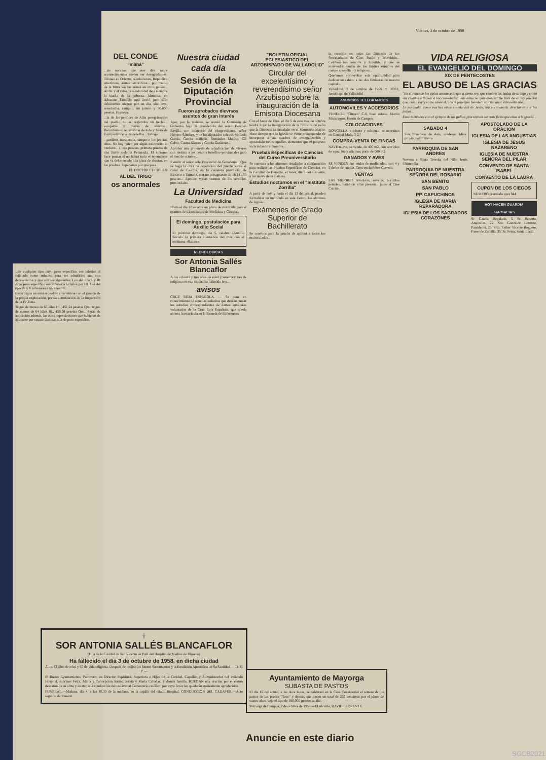Viernes, 3 de octubre de 1958
DEL CONDE
"maná"
...las noticias que nos dan sobre acontecimientos suelen ser desagradables. Tifones en Oriente, revoluciones, República americana, armas terroríficas... por medio de la filtración las armas en otros países... Al fin y al cabo, la solidaridad deja siempre la huella de la pobreza. Almansa, en Albacete. También aquí llovió, pero sólo debiéramos alegrar por un día, sino uva, remolacha, campo... un jamón y 50.000 pesetas, Esgueva.
...la de las perdices de Alba peregrinación del pueblo no se registraba un hecho... escopetas y plazas de abastos... Recordemos: se cansaron de todo y fuera de la importancia a las cebollas... trabajo.
...perdices inesperada, tampoco los precios altos. No hay quien por algún estironcito la verdura... a tres pesetas, primera prueba de una lluvia toda la Península. El sintoma hace pensar si no habrá todo el tejemaneje que va del mercado a la plaza de abastos, en las pruebas. Esperemos por qué pasa.
EL DOCTOR CUCHILLO
AL DEL TRIGO
os anormales
Nuestra ciudad cada día
Sesión de la Diputación Provincial
Fueron aprobados dievrsos asuntos de gran interés
Ayer, por la mañana, se reunió la Comisión de Gobierno bajo la presidencia del señor Berzosa Revilla, con asistencia del vicepresidente, señor Herrero Sánchez, y de los diputados señores Molleda García, García Mellado, Fernández Madrid, Gil Calvo, Castro Alonso y García Gutiérrez...
Aprobar una propuesta de adjudicación de víveres con destino a los centros benéfico-provinciales para el mes de octubre...
Remitir al señor Jefe Provincial de Ganadería... Que se haga la obra de reparación del puente sobre el canal de Castilla, en la carretera provincial de Rioseco a Tamariz, con un presupuesto de 16.141,35 pesetas... Aprobar varias cuentas de los servicios provinciales.
La Universidad
Facultad de Medicina
Hasta el día 10 se abre un plazo de matrícula para el examen de Licenciatura de Medicina y Cirugía...
El domingo, postulación para Auxilio Social
El próximo domingo, día 5, celebra «Auxilio Social» la primera cuestación del mes con el emblema «Santos».
NECROLOGICAS
Sor Antonia Sallés Blancaflor
A los ochenta y tres años de edad y sesenta y tres de religiosa en esta ciudad ha fallecido hoy...
avisos
CRUZ ROJA ESPAÑOLA. — Se pone en conocimiento de aquellas señoritas que deseen cursar los estudios correspondientes de damas auxiliares voluntarias de la Cruz Roja Española, que queda abierta la matrícula en la Escuela de Enfermeras.
"BOLETIN OFICIAL ECLESIASTICO DEL ARZOBISPADO DE VALLADOLID"
Circular del excelentísimo y reverendísimo señor Arzobispo sobre la inauguración de la Emisora Diocesana
Con el favor de Dios, el día 5 de este mes de octubre tendrá lugar la inauguración de la Emisora de radio que la Diócesis ha instalado en el Seminario Mayor. Hace tiempo que la Iglesia se viene preocupando de incorporar a sus cuadros de evangelización y apostolado todos aquellos elementos que el progreso va brindando al hombre...
Pruebas Específicas de Ciencias del Curso Preuniversitario
Se convoca a los alumnos detallados a continuación para realizar las Pruebas Específicas de Ciencias, en la Facultad de Derecho, el lunes, día 6 del corriente, a las nueve de la mañana.
Estudios nocturnos en el "Instituto Zorrilla"
A partir de hoy, y hasta el día 13 del actual, pueden formalizar su matrícula en este Centro los alumnos de ingreso...
Exámenes de Grado Superior de Bachillerato
Se convoca para la prueba de aptitud a todos los matriculados...
la creación en todas las Diócesis de los Secretariados de Cine, Radio y Televisión... Colaboración sencilla y humilde, y que se mantendrá dentro de los límites estrictos del campo apostólico y religioso...
Queremos aprovechar esta oportunidad para dedicar un saludo a las dos Emisoras de nuestra capital...
Valladolid, 2 de octubre de 1958. † JOSE, Arzobispo de Valladolid
ANUNCIOS TELEGRAFICOS
AUTOMOVILES Y ACCESORIOS
VENDESE "Citroen" C-6, buen estado. Martín Mazariegos. Herrín de Campos.
COLOCACIONES
DONCELLA, cocinera y asistenta, se necesitan en General Mola, 3-2.º
COMPRA-VENTA DE FINCAS
NAVE nueva, se vende, de 400 m2, con servicios de agua, luz y oficinas; patio de 500 m2.
GANADOS Y AVES
SE VENDEN dos mulas de media edad, con 4 y 5 dedos de cuerda. Crescencio Pérez Clavero.
VENTAS
LAS MEJORES lavadoras, neveras, hornillos petróleo, batidoras ollas presión... junto al Cine Carrión.
VIDA RELIGIOSA
EL EVANGELIO DEL DOMINGO
XIX DE PENTECOSTES
EL ABUSO DE LAS GRACIAS
"En el reino de los cielos acontece lo que a cierto rey, que celebró las bodas de su hijo y envió sus criados a llamar a los convidados, mas éstos no quisieron ir." Se trata de un rey oriental que, como rey y como oriental, una al principio heredero con un amor extraordinario...
La parábola, como muchas otras enseñanzas de Jesús, iba encaminada directamente a los judíos...
Escarmentados con el ejemplo de los judíos, procuremos ser más fieles que ellos a la gracia...
SABADO 4
San Francisco de Asís, confesor. Misa propia, color blanco.
PARROQUIA DE SAN ANDRES
Novena a Santa Teresita del Niño Jesús. Ultimo día.
PARROQUIA DE NUESTRA SEÑORA DEL ROSARIO
SAN BENITO
SAN PABLO
PP. CAPUCHINOS
IGLESIA DE MARIA REPARADORA
IGLESIA DE LOS SAGRADOS CORAZONES
APOSTOLADO DE LA ORACION
IGLESIA DE LAS ANGUSTIAS
IGLESIA DE JESUS NAZARENO
IGLESIA DE NUESTRA SEÑORA DEL PILAR
CONVENTO DE SANTA ISABEL
CONVENTO DE LA LAURA
CUPON DE LOS CIEGOS
NUMERO premiado ayer 344
HOY HACEN GUARDIA
FARMACIAS
Sr. García, Regalado, 3. Sr. Reberto, Angustias, 22. Sra. González Lorenzo, Panaderos, 23. Srta. Esther Vicente Reguero, Paseo de Zorrilla, 35. Sr. Ferra, Santa Lucía.
...de cualquier tipo cuyo peso específico sea inferior al señalado como mínimo para ser admitidos aun con depreciación y que son los siguientes: Los del tipo I y III cuyo peso específico sea inferior a 67 kilos por Hl. Los del tipo IV y V inferiores a 65 kilos Hl.
Estos trigos anormales podrán consumirse con el ganado de la propia explotación, previa autorización de la Inspección de la IV Zona.
Trigos de menos de 65 kilos Hl., 451,24 pesetas Qm.; trigos de menos de 64 kilos Hl., 456,58 pesetas Qm... Serán de aplicación además, las otras depreciaciones que hubieran de aplicarse por causas distintas a la de peso específico.
†
SOR ANTONIA SALLÉS BLANCAFLOR
(Hija de la Caridad de San Vicente de Paúl del Hospital de Medina de Rioseco)
Ha fallecido el día 3 de octubre de 1958, en dicha ciudad
A los 83 años de edad y 63 de vida religiosa. Después de recibir los Santos Sacramentos y la Bendición Apostólica de Su Santidad — D. E. P. —
El Ilustre Ayuntamiento, Patronato, su Director Espiritual, Superiora e Hijas de la Caridad, Capellán y Administrador del indicado Hospital, sobrinos Félix, María y Concepción Sallés, Josefa y María Cabañas, y demás familia, RUEGAN una oración por el eterno descanso de su alma y asistan a la conducción del cadáver al Cementerio católico, por cuyo favor les quedarán eternamente agradecidos.
FUNERAL.—Mañana, día 4, a las 10,30 de la mañana, en la capilla del citado Hospital. CONDUCCION DEL CADAVER.—Acto seguido del funeral.
Ayuntamiento de Mayorga
SUBASTA DE PASTOS
El día 15 del actual, a las doce horas, se celebrará en la Casa Consistorial el remate de los pastos de los prados "Toro" y demás, que hacen un total de 255 hectáreas por el plazo de cuatro años, bajo el tipo de 180.000 pesetas al año.
Mayorga de Campos, 2 de octubre de 1958.—El Alcalde, DAVID LLORENTE.
Anuncie en este diario
SGCB2021